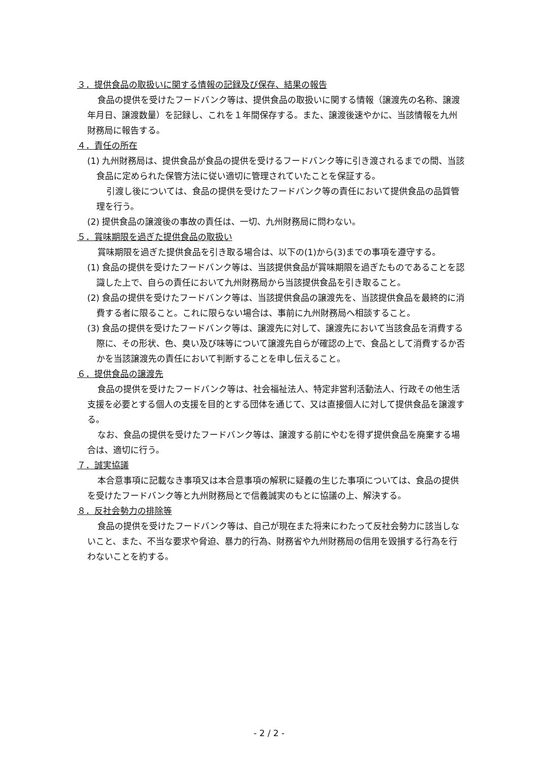３．提供食品の取扱いに関する情報の記録及び保存、結果の報告
食品の提供を受けたフードバンク等は、提供食品の取扱いに関する情報（譲渡先の名称、譲渡年月日、譲渡数量）を記録し、これを１年間保存する。また、譲渡後速やかに、当該情報を九州財務局に報告する。
４．責任の所在
(1) 九州財務局は、提供食品が食品の提供を受けるフードバンク等に引き渡されるまでの間、当該食品に定められた保管方法に従い適切に管理されていたことを保証する。
引渡し後については、食品の提供を受けたフードバンク等の責任において提供食品の品質管理を行う。
(2) 提供食品の譲渡後の事故の責任は、一切、九州財務局に問わない。
５．賞味期限を過ぎた提供食品の取扱い
賞味期限を過ぎた提供食品を引き取る場合は、以下の(1)から(3)までの事項を遵守する。
(1) 食品の提供を受けたフードバンク等は、当該提供食品が賞味期限を過ぎたものであることを認識した上で、自らの責任において九州財務局から当該提供食品を引き取ること。
(2) 食品の提供を受けたフードバンク等は、当該提供食品の譲渡先を、当該提供食品を最終的に消費する者に限ること。これに限らない場合は、事前に九州財務局へ相談すること。
(3) 食品の提供を受けたフードバンク等は、譲渡先に対して、譲渡先において当該食品を消費する際に、その形状、色、臭い及び味等について譲渡先自らが確認の上で、食品として消費するか否かを当該譲渡先の責任において判断することを申し伝えること。
６．提供食品の譲渡先
食品の提供を受けたフードバンク等は、社会福祉法人、特定非営利活動法人、行政その他生活支援を必要とする個人の支援を目的とする団体を通じて、又は直接個人に対して提供食品を譲渡する。
なお、食品の提供を受けたフードバンク等は、譲渡する前にやむを得ず提供食品を廃棄する場合は、適切に行う。
７．誠実協議
本合意事項に記載なき事項又は本合意事項の解釈に疑義の生じた事項については、食品の提供を受けたフードバンク等と九州財務局とで信義誠実のもとに協議の上、解決する。
８．反社会勢力の排除等
食品の提供を受けたフードバンク等は、自己が現在また将来にわたって反社会勢力に該当しないこと、また、不当な要求や脅迫、暴力的行為、財務省や九州財務局の信用を毀損する行為を行わないことを約する。
- 2 / 2 -